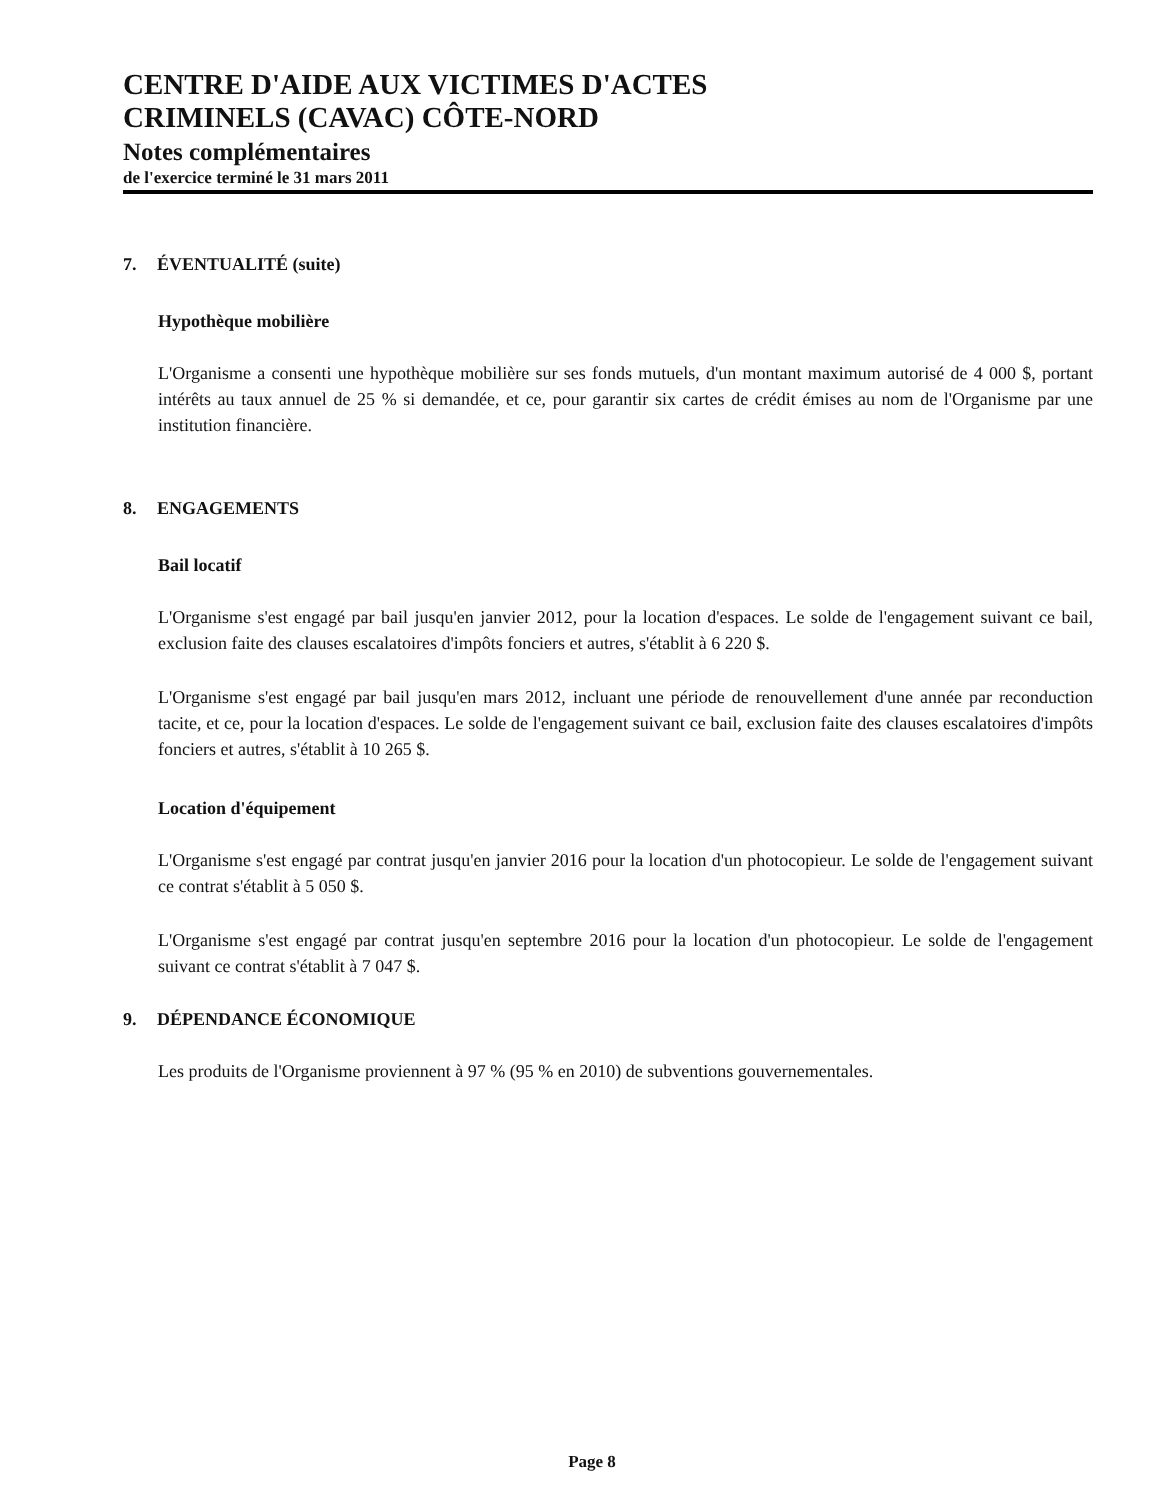CENTRE D'AIDE AUX VICTIMES D'ACTES
CRIMINELS (CAVAC) CÔTE-NORD
Notes complémentaires
de l'exercice terminé le 31 mars 2011
7. ÉVENTUALITÉ (suite)
Hypothèque mobilière
L'Organisme a consenti une hypothèque mobilière sur ses fonds mutuels, d'un montant maximum autorisé de 4 000 $, portant intérêts au taux annuel de 25 % si demandée, et ce, pour garantir six cartes de crédit émises au nom de l'Organisme par une institution financière.
8. ENGAGEMENTS
Bail locatif
L'Organisme s'est engagé par bail jusqu'en janvier 2012, pour la location d'espaces. Le solde de l'engagement suivant ce bail, exclusion faite des clauses escalatoires d'impôts fonciers et autres, s'établit à 6 220 $.
L'Organisme s'est engagé par bail jusqu'en mars 2012, incluant une période de renouvellement d'une année par reconduction tacite, et ce, pour la location d'espaces. Le solde de l'engagement suivant ce bail, exclusion faite des clauses escalatoires d'impôts fonciers et autres, s'établit à 10 265 $.
Location d'équipement
L'Organisme s'est engagé par contrat jusqu'en janvier 2016 pour la location d'un photocopieur. Le solde de l'engagement suivant ce contrat s'établit à 5 050 $.
L'Organisme s'est engagé par contrat jusqu'en septembre 2016 pour la location d'un photocopieur. Le solde de l'engagement suivant ce contrat s'établit à 7 047 $.
9. DÉPENDANCE ÉCONOMIQUE
Les produits de l'Organisme proviennent à 97 % (95 % en 2010) de subventions gouvernementales.
Page 8